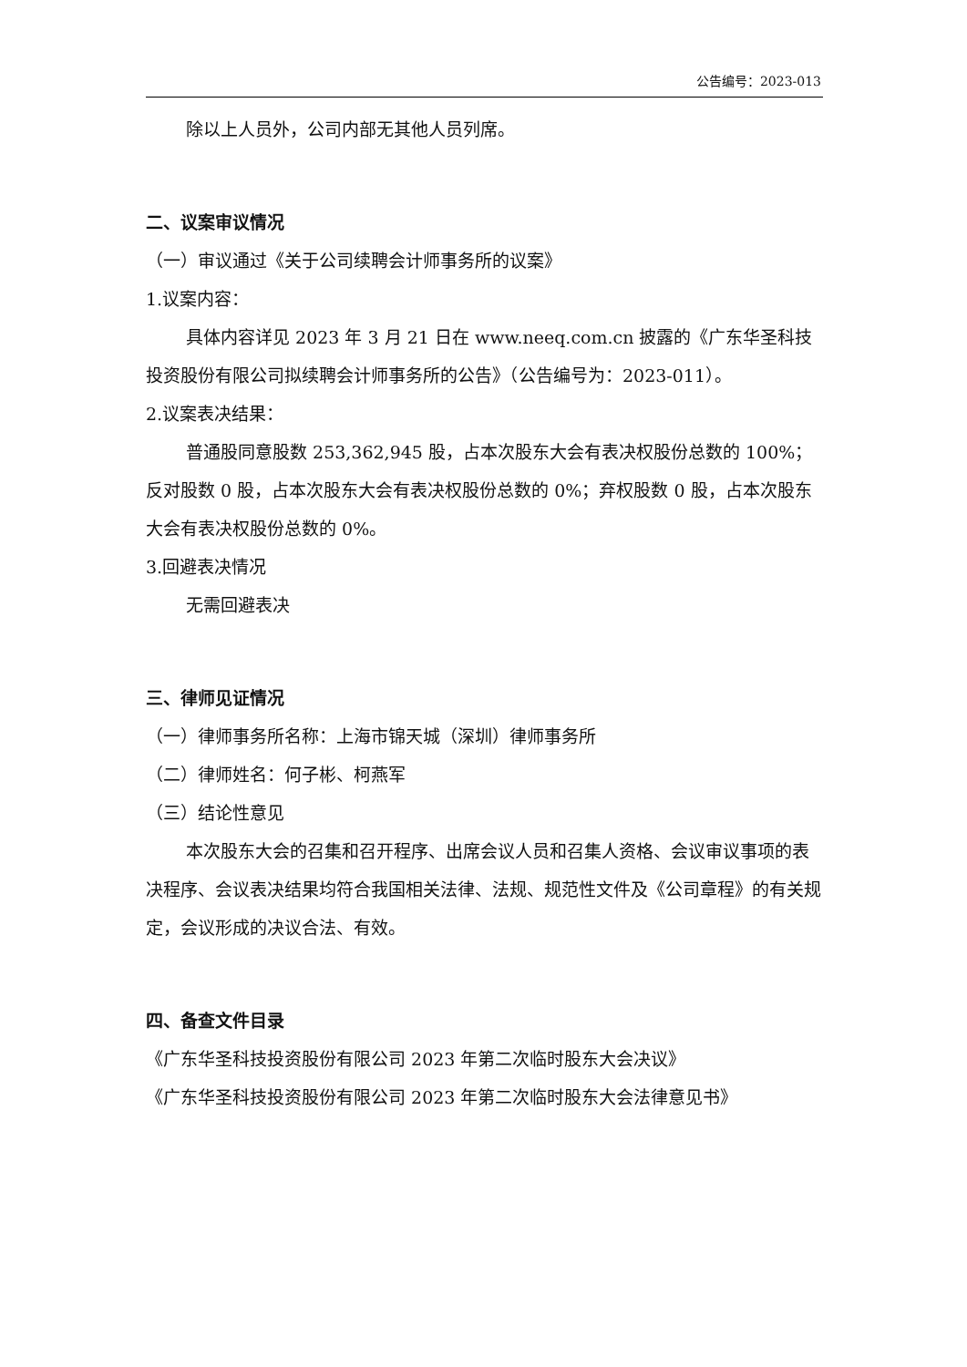公告编号：2023-013
除以上人员外，公司内部无其他人员列席。
二、议案审议情况
（一）审议通过《关于公司续聘会计师事务所的议案》
1.议案内容：
具体内容详见 2023 年 3 月 21 日在 www.neeq.com.cn 披露的《广东华圣科技投资股份有限公司拟续聘会计师事务所的公告》（公告编号为：2023-011）。
2.议案表决结果：
普通股同意股数 253,362,945 股，占本次股东大会有表决权股份总数的 100%；反对股数 0 股，占本次股东大会有表决权股份总数的 0%；弃权股数 0 股，占本次股东大会有表决权股份总数的 0%。
3.回避表决情况
无需回避表决
三、律师见证情况
（一）律师事务所名称：上海市锦天城（深圳）律师事务所
（二）律师姓名：何子彬、柯燕军
（三）结论性意见
本次股东大会的召集和召开程序、出席会议人员和召集人资格、会议审议事项的表决程序、会议表决结果均符合我国相关法律、法规、规范性文件及《公司章程》的有关规定，会议形成的决议合法、有效。
四、备查文件目录
《广东华圣科技投资股份有限公司 2023 年第二次临时股东大会决议》
《广东华圣科技投资股份有限公司 2023 年第二次临时股东大会法律意见书》